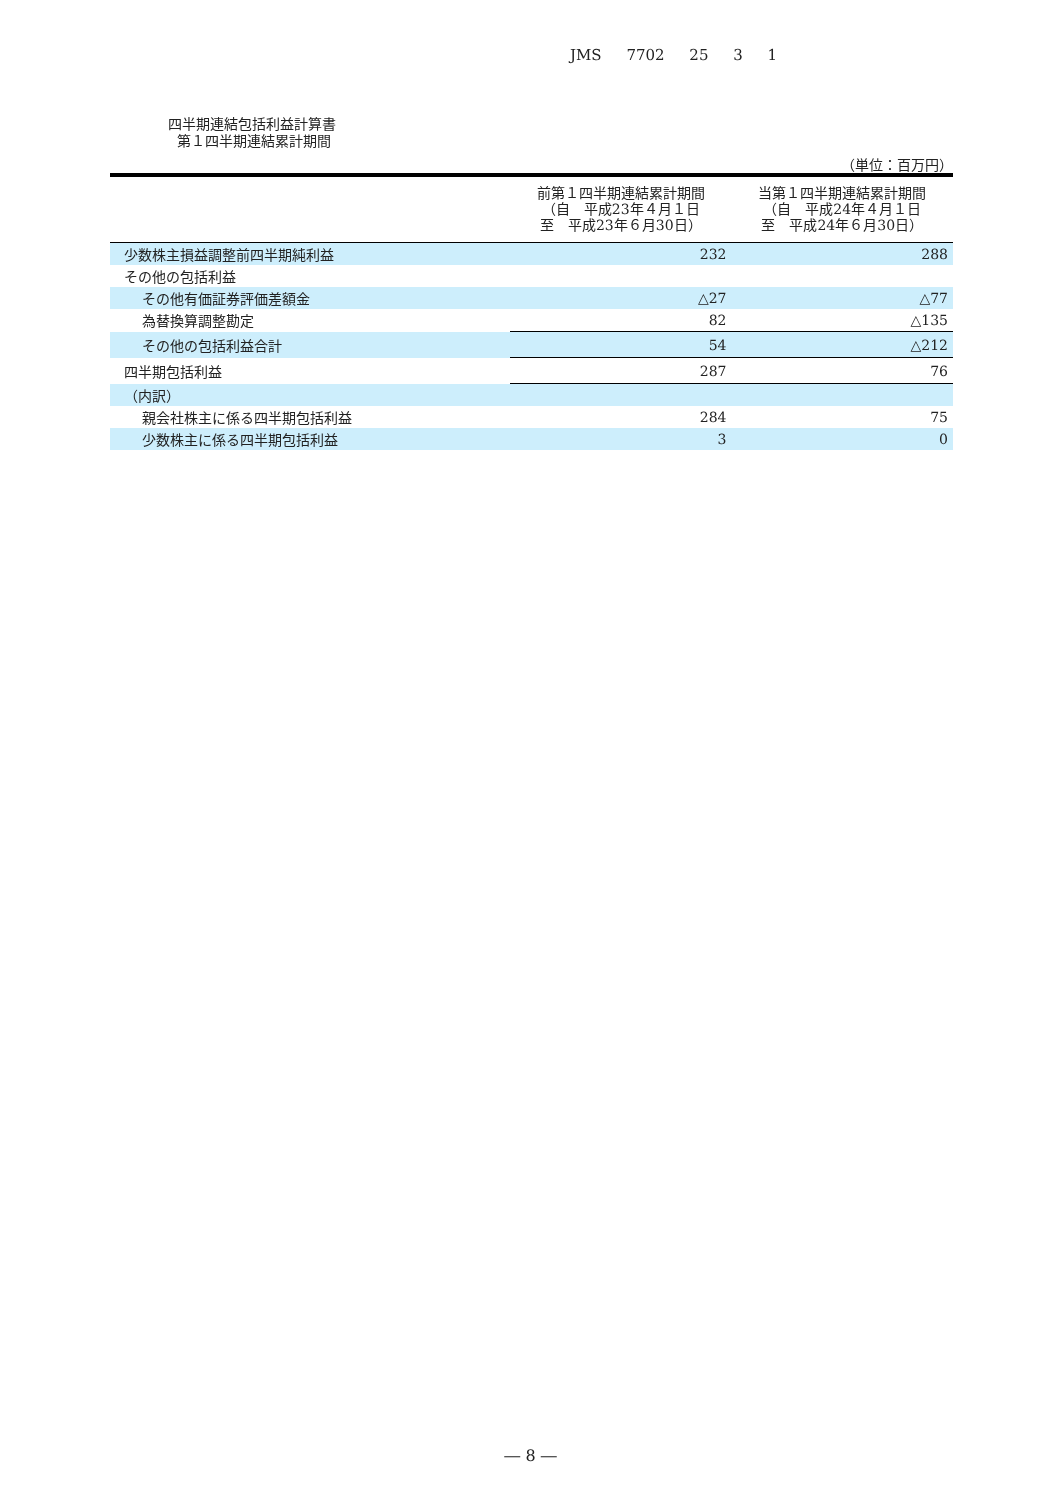JMS 7702 25 3 1
四半期連結包括利益計算書
第１四半期連結累計期間
（単位：百万円）
| | 前第１四半期連結累計期間 （自 平成23年４月１日 至 平成23年６月30日） | 当第１四半期連結累計期間 （自 平成24年４月１日 至 平成24年６月30日） |
| --- | --- | --- |
| 少数株主損益調整前四半期純利益 | 232 | 288 |
| その他の包括利益 | | |
| その他有価証券評価差額金 | △27 | △77 |
| 為替換算調整勘定 | 82 | △135 |
| その他の包括利益合計 | 54 | △212 |
| 四半期包括利益 | 287 | 76 |
| （内訳） | | |
| 親会社株主に係る四半期包括利益 | 284 | 75 |
| 少数株主に係る四半期包括利益 | 3 | 0 |
― 8 ―